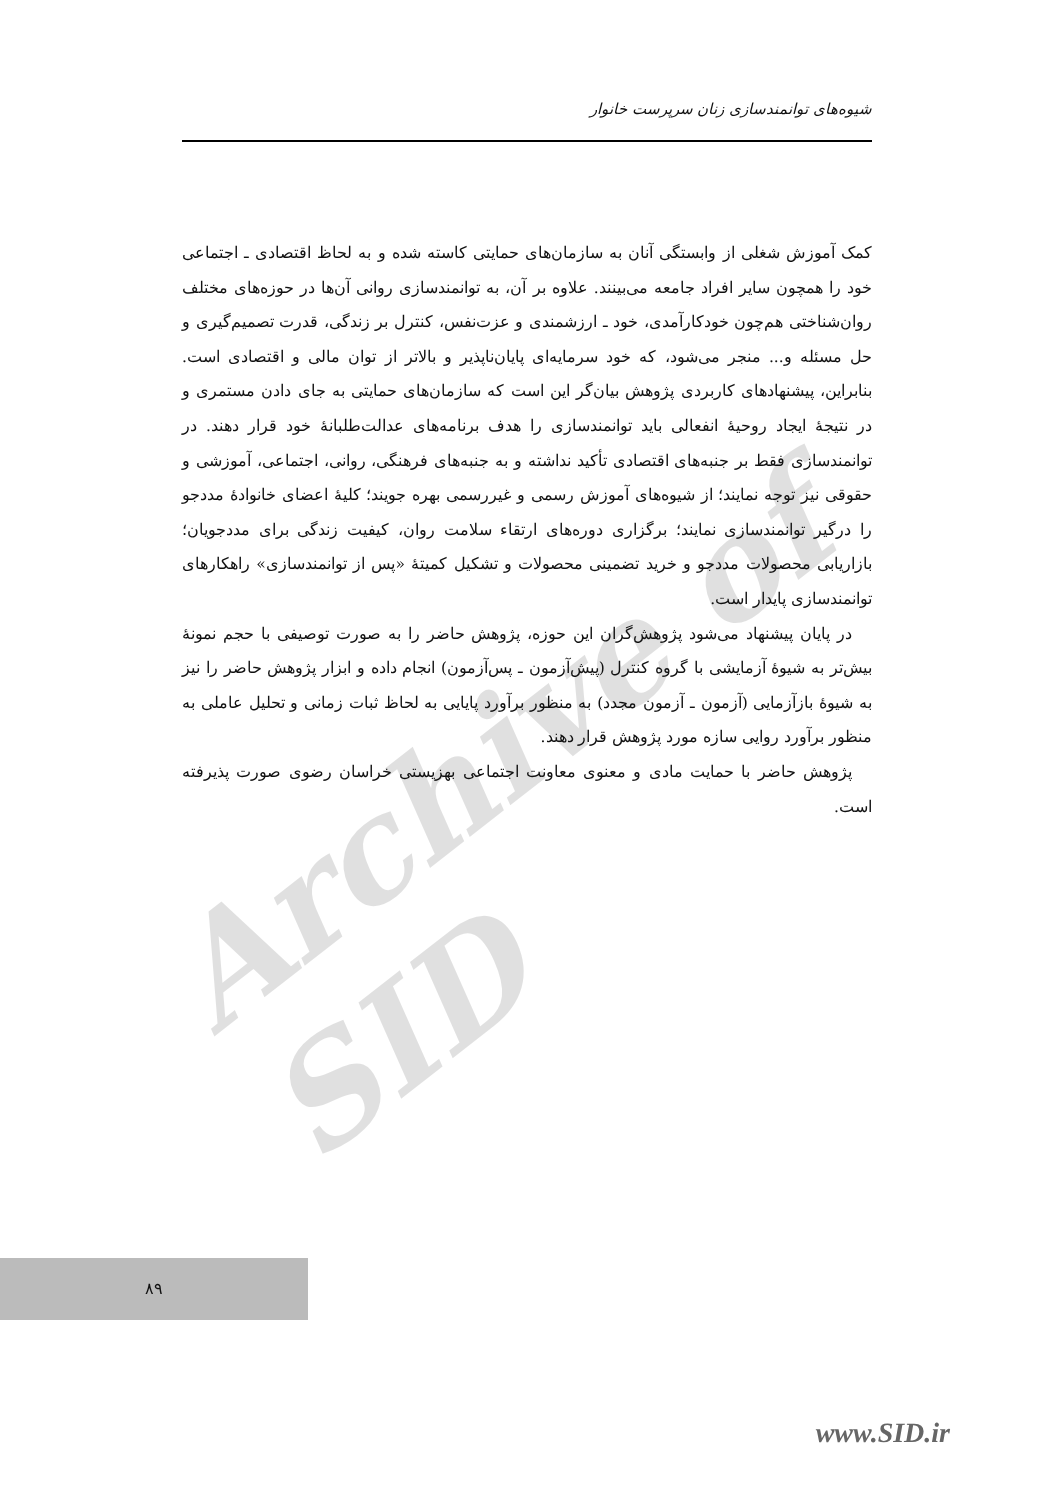Archive of SID
شیوه‌های توانمندسازی زنان سرپرست خانوار
کمک آموزش شغلی از وابستگی آنان به سازمان‌های حمایتی کاسته شده و به لحاظ اقتصادی ـ اجتماعی خود را همچون سایر افراد جامعه می‌بینند. علاوه بر آن، به توانمندسازی روانی آن‌ها در حوزه‌های مختلف روان‌شناختی هم‌چون خودکارآمدی، خود ـ ارزشمندی و عزت‌نفس، کنترل بر زندگی، قدرت تصمیم‌گیری و حل مسئله و... منجر می‌شود، که خود سرمایه‌ای پایان‌ناپذیر و بالاتر از توان مالی و اقتصادی است. بنابراین، پیشنهادهای کاربردی پژوهش بیان‌گر این است که سازمان‌های حمایتی به جای دادن مستمری و در نتیجهٔ ایجاد روحیهٔ انفعالی باید توانمندسازی را هدف برنامه‌های عدالت‌طلبانهٔ خود قرار دهند. در توانمندسازی فقط بر جنبه‌های اقتصادی تأکید نداشته و به جنبه‌های فرهنگی، روانی، اجتماعی، آموزشی و حقوقی نیز توجه نمایند؛ از شیوه‌های آموزش رسمی و غیررسمی بهره جویند؛ کلیهٔ اعضای خانوادهٔ مددجو را درگیر توانمندسازی نمایند؛ برگزاری دوره‌های ارتقاء سلامت روان، کیفیت زندگی برای مددجویان؛ بازاریابی محصولات مددجو و خرید تضمینی محصولات و تشکیل کمیتهٔ «پس از توانمندسازی» راهکارهای توانمندسازی پایدار است.
در پایان پیشنهاد می‌شود پژوهش‌گران این حوزه، پژوهش حاضر را به صورت توصیفی با حجم نمونهٔ بیش‌تر به شیوهٔ آزمایشی با گروه کنترل (پیش‌آزمون ـ پس‌آزمون) انجام داده و ابزار پژوهش حاضر را نیز به شیوهٔ بازآزمایی (آزمون ـ آزمون مجدد) به منظور برآورد پایایی به لحاظ ثبات زمانی و تحلیل عاملی به منظور برآورد روایی سازه مورد پژوهش قرار دهند.
پژوهش حاضر با حمایت مادی و معنوی معاونت اجتماعی بهزیستی خراسان رضوی صورت پذیرفته است.
۸۹
www.SID.ir